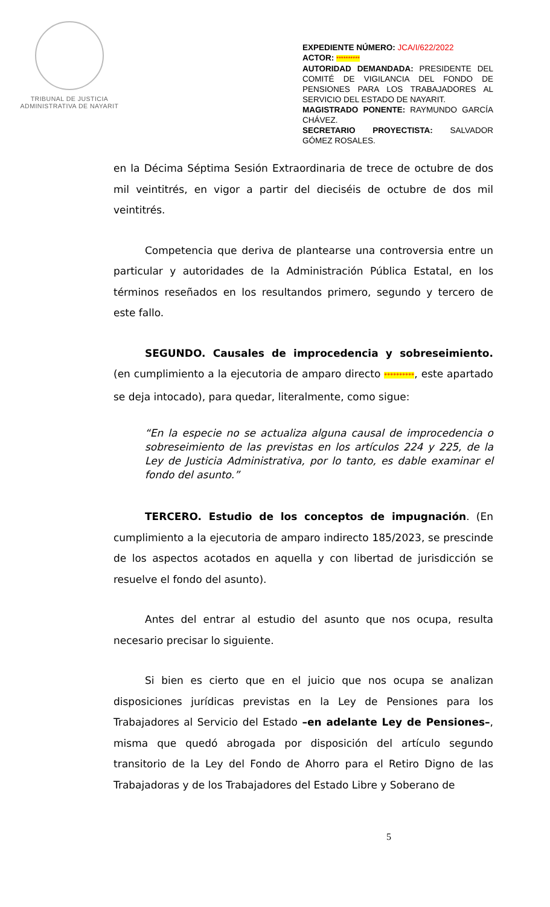TRIBUNAL DE JUSTICIA
ADMINISTRATIVA DE NAYARIT
EXPEDIENTE NÚMERO: JCA/I/622/2022
ACTOR: **********
AUTORIDAD DEMANDADA: PRESIDENTE DEL COMITÉ DE VIGILANCIA DEL FONDO DE PENSIONES PARA LOS TRABAJADORES AL SERVICIO DEL ESTADO DE NAYARIT.
MAGISTRADO PONENTE: RAYMUNDO GARCÍA CHÁVEZ.
SECRETARIO PROYECTISTA: SALVADOR GÓMEZ ROSALES.
en la Décima Séptima Sesión Extraordinaria de trece de octubre de dos mil veintitrés, en vigor a partir del dieciséis de octubre de dos mil veintitrés.
Competencia que deriva de plantearse una controversia entre un particular y autoridades de la Administración Pública Estatal, en los términos reseñados en los resultandos primero, segundo y tercero de este fallo.
SEGUNDO. Causales de improcedencia y sobreseimiento. (en cumplimiento a la ejecutoria de amparo directo **********, este apartado se deja intocado), para quedar, literalmente, como sigue:
“En la especie no se actualiza alguna causal de improcedencia o sobreseimiento de las previstas en los artículos 224 y 225, de la Ley de Justicia Administrativa, por lo tanto, es dable examinar el fondo del asunto.”
TERCERO. Estudio de los conceptos de impugnación. (En cumplimiento a la ejecutoria de amparo indirecto 185/2023, se prescinde de los aspectos acotados en aquella y con libertad de jurisdicción se resuelve el fondo del asunto).
Antes del entrar al estudio del asunto que nos ocupa, resulta necesario precisar lo siguiente.
Si bien es cierto que en el juicio que nos ocupa se analizan disposiciones jurídicas previstas en la Ley de Pensiones para los Trabajadores al Servicio del Estado –en adelante Ley de Pensiones–, misma que quedó abrogada por disposición del artículo segundo transitorio de la Ley del Fondo de Ahorro para el Retiro Digno de las Trabajadoras y de los Trabajadores del Estado Libre y Soberano de
5